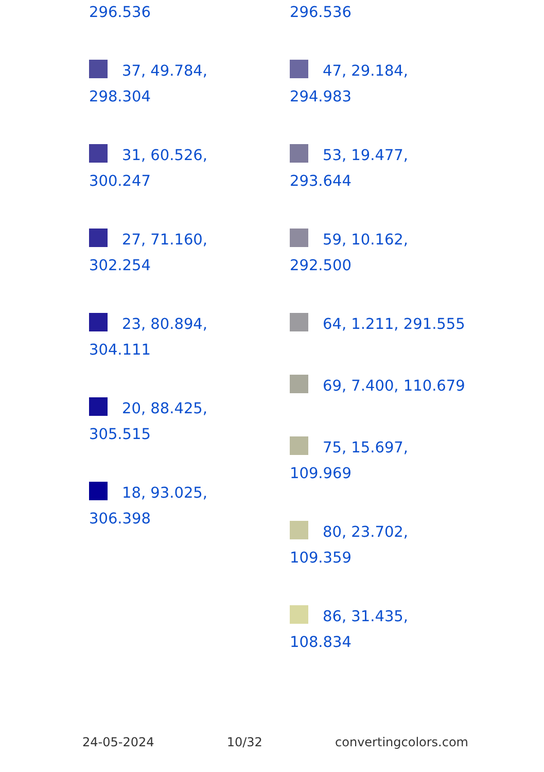296.536
37, 49.784, 298.304
31, 60.526, 300.247
27, 71.160, 302.254
23, 80.894, 304.111
20, 88.425, 305.515
18, 93.025, 306.398
296.536
47, 29.184, 294.983
53, 19.477, 293.644
59, 10.162, 292.500
64, 1.211, 291.555
69, 7.400, 110.679
75, 15.697, 109.969
80, 23.702, 109.359
86, 31.435, 108.834
24-05-2024 10/32 convertingcolors.com